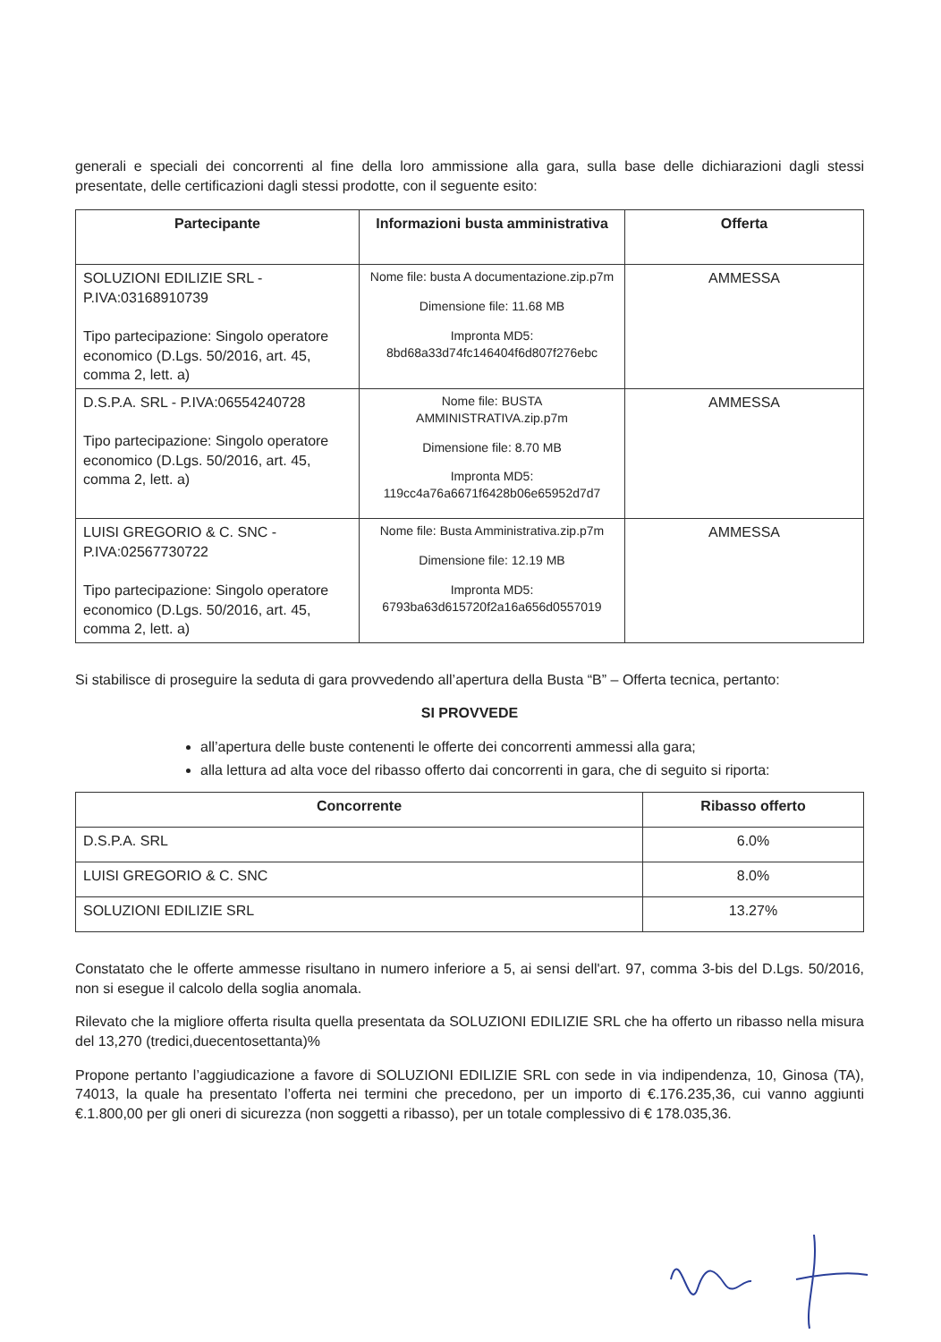generali e speciali dei concorrenti al fine della loro ammissione alla gara, sulla base delle dichiarazioni dagli stessi presentate, delle certificazioni dagli stessi prodotte, con il seguente esito:
| Partecipante | Informazioni busta amministrativa | Offerta |
| --- | --- | --- |
| SOLUZIONI EDILIZIE SRL - P.IVA:03168910739 Tipo partecipazione: Singolo operatore economico (D.Lgs. 50/2016, art. 45, comma 2, lett. a) | Nome file: busta A documentazione.zip.p7m Dimensione file: 11.68 MB Impronta MD5: 8bd68a33d74fc146404f6d807f276ebc | AMMESSA |
| D.S.P.A. SRL - P.IVA:06554240728 Tipo partecipazione: Singolo operatore economico (D.Lgs. 50/2016, art. 45, comma 2, lett. a) | Nome file: BUSTA AMMINISTRATIVA.zip.p7m Dimensione file: 8.70 MB Impronta MD5: 119cc4a76a6671f6428b06e65952d7d7 | AMMESSA |
| LUISI GREGORIO & C. SNC - P.IVA:02567730722 Tipo partecipazione: Singolo operatore economico (D.Lgs. 50/2016, art. 45, comma 2, lett. a) | Nome file: Busta Amministrativa.zip.p7m Dimensione file: 12.19 MB Impronta MD5: 6793ba63d615720f2a16a656d0557019 | AMMESSA |
Si stabilisce di proseguire la seduta di gara provvedendo all’apertura della Busta “B” – Offerta tecnica, pertanto:
SI PROVVEDE
all’apertura delle buste contenenti le offerte dei concorrenti ammessi alla gara;
alla lettura ad alta voce del ribasso offerto dai concorrenti in gara, che di seguito si riporta:
| Concorrente | Ribasso offerto |
| --- | --- |
| D.S.P.A. SRL | 6.0% |
| LUISI GREGORIO & C. SNC | 8.0% |
| SOLUZIONI EDILIZIE SRL | 13.27% |
Constatato che le offerte ammesse risultano in numero inferiore a 5, ai sensi dell'art. 97, comma 3-bis del D.Lgs. 50/2016, non si esegue il calcolo della soglia anomala.
Rilevato che la migliore offerta risulta quella presentata da SOLUZIONI EDILIZIE SRL che ha offerto un ribasso nella misura del 13,270 (tredici,duecentosettanta)%
Propone pertanto l’aggiudicazione a favore di SOLUZIONI EDILIZIE SRL con sede in via indipendenza, 10, Ginosa (TA), 74013, la quale ha presentato l’offerta nei termini che precedono, per un importo di €.176.235,36, cui vanno aggiunti €.1.800,00 per gli oneri di sicurezza (non soggetti a ribasso), per un totale complessivo di € 178.035,36.